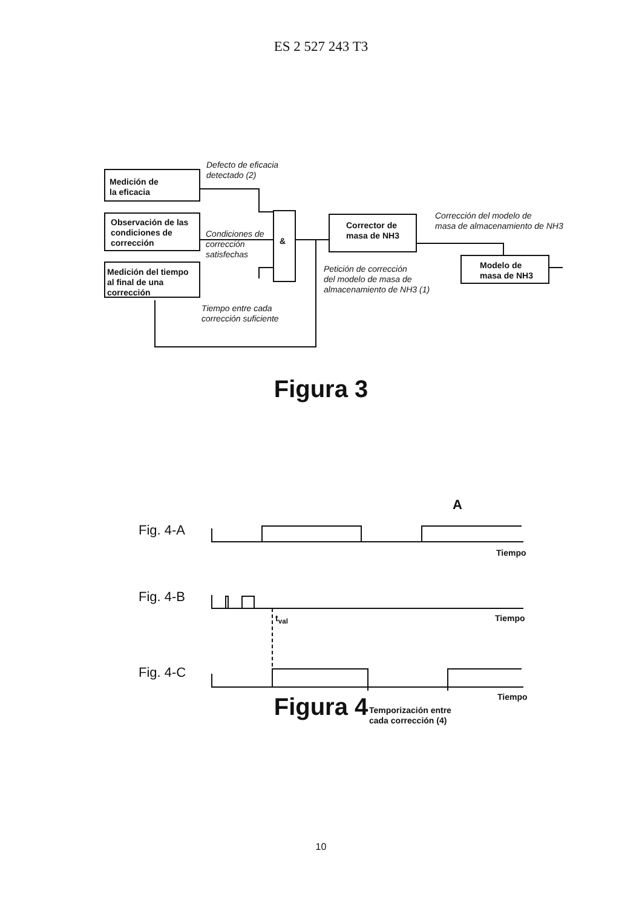ES 2 527 243 T3
Medición de
la eficacia
Observación de las
condiciones de
corrección
Medición del tiempo
al final de una
corrección
Defecto de eficacia
detectado (2)
Condiciones de
corrección
satisfechas
Tiempo entre cada
corrección suficiente
&
Corrector de
masa de NH3
Corrección del modelo de
masa de almacenamiento de NH3
Petición de corrección
del modelo de masa de
almacenamiento de NH3 (1)
Modelo de
masa de NH3
Figura 3
Fig. 4-A
A
Tiempo
Fig. 4-B
Tiempo
t<sub>val</sub>
Fig. 4-C
Tiempo
Temporización entre
cada corrección (4)
Figura 4
10